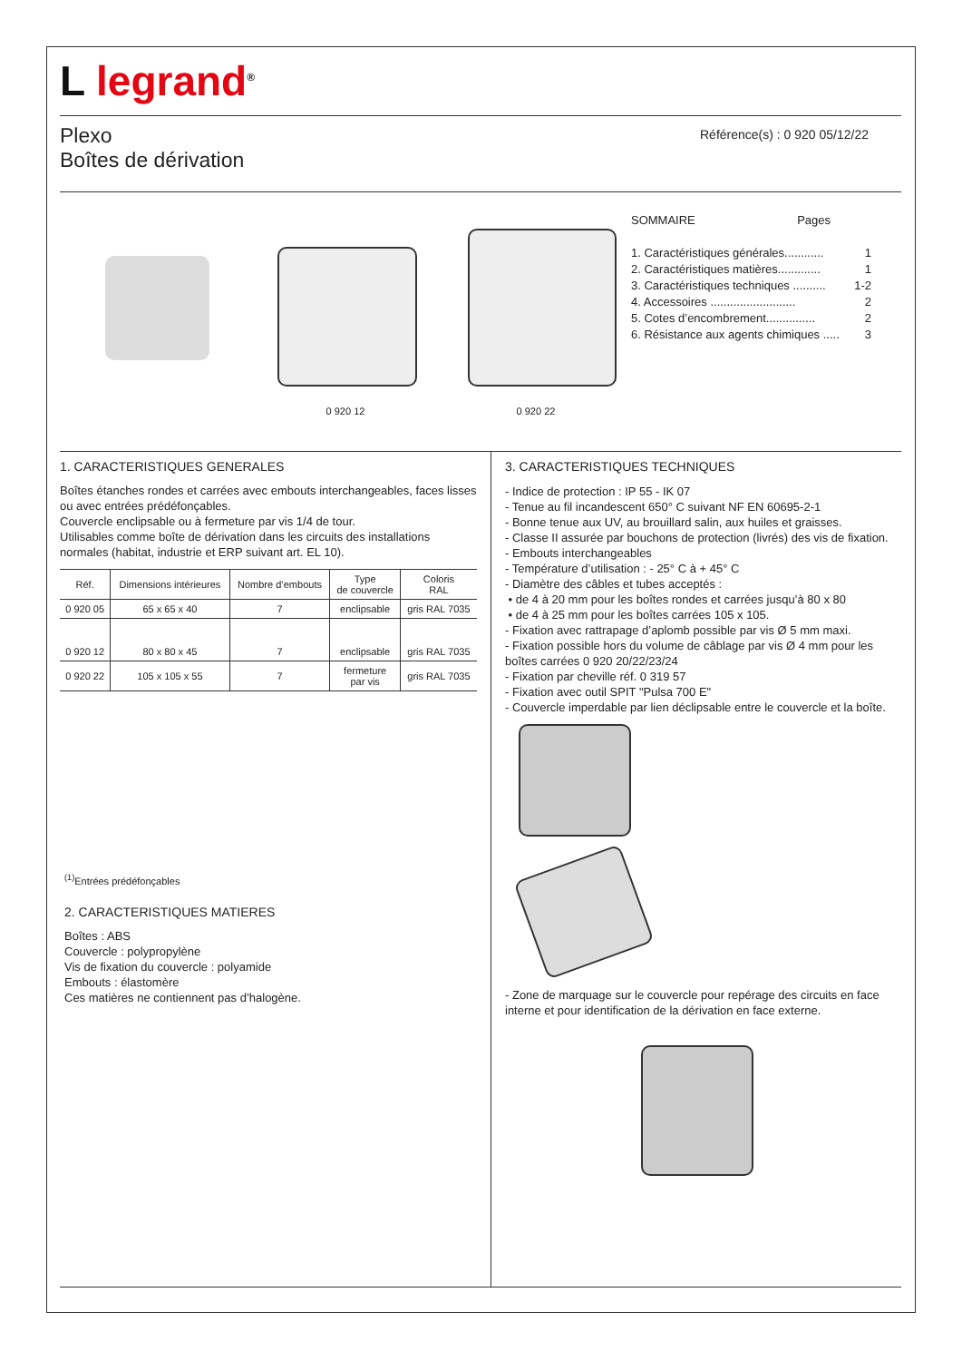L legrand<sup>®</sup>
Plexo
Boîtes de dérivation
Référence(s) : 0 920 05/12/22
0 920 12
0 920 22
SOMMAIRE Pages
1. Caractéristiques générales............ 1
2. Caractéristiques matières............. 1
3. Caractéristiques techniques .......... 1-2
4. Accessoires .......................... 2
5. Cotes d’encombrement............... 2
6. Résistance aux agents chimiques ..... 3
1. CARACTERISTIQUES GENERALES
Boîtes étanches rondes et carrées avec embouts interchangeables, faces lisses ou avec entrées prédéfonçables.
Couvercle enclipsable ou à fermeture par vis 1/4 de tour.
Utilisables comme boîte de dérivation dans les circuits des installations normales (habitat, industrie et ERP suivant art. EL 10).
| Réf. | Dimensions intérieures | Nombre d’embouts | Type de couvercle | Coloris RAL |
| --- | --- | --- | --- | --- |
| 0 920 05 | 65 x 65 x 40 | 7 | enclipsable | gris RAL 7035 |
| 0 920 12 | 80 x 80 x 45 | 7 | enclipsable | gris RAL 7035 |
| 0 920 22 | 105 x 105 x 55 | 7 | fermeture par vis | gris RAL 7035 |
<sup>(1)</sup> Entrées prédéfonçables
2. CARACTERISTIQUES MATIERES
Boîtes : ABS
Couvercle : polypropylène
Vis de fixation du couvercle : polyamide
Embouts : élastomère
Ces matières ne contiennent pas d’halogène.
3. CARACTERISTIQUES TECHNIQUES
- Indice de protection : IP 55 - IK 07
- Tenue au fil incandescent 650° C suivant NF EN 60695-2-1
- Bonne tenue aux UV, au brouillard salin, aux huiles et graisses.
- Classe II assurée par bouchons de protection (livrés) des vis de fixation.
- Embouts interchangeables
- Température d’utilisation : - 25° C à + 45° C
- Diamètre des câbles et tubes acceptés :
• de 4 à 20 mm pour les boîtes rondes et carrées jusqu’à 80 x 80
• de 4 à 25 mm pour les boîtes carrées 105 x 105.
- Fixation avec rattrapage d’aplomb possible par vis Ø 5 mm maxi.
- Fixation possible hors du volume de câblage par vis Ø 4 mm pour les boîtes carrées 0 920 20/22/23/24
- Fixation par cheville réf. 0 319 57
- Fixation avec outil SPIT "Pulsa 700 E"
- Couvercle imperdable par lien déclipsable entre le couvercle et la boîte.
- Zone de marquage sur le couvercle pour repérage des circuits en face interne et pour identification de la dérivation en face externe.